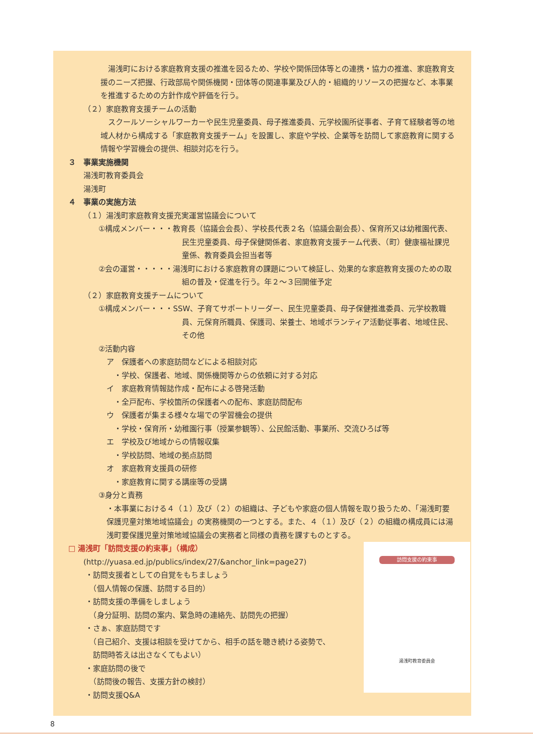湯浅町における家庭教育支援の推進を図るため、学校や関係団体等との連携・協力の推進、家庭教育支援のニーズ把握、行政部局や関係機関・団体等の関連事業及び人的・組織的リソースの把握など、本事業を推進するための方針作成や評価を行う。
（２）家庭教育支援チームの活動
　スクールソーシャルワーカーや民生児童委員、母子推進委員、元学校園所従事者、子育て経験者等の地域人材から構成する「家庭教育支援チーム」を設置し、家庭や学校、企業等を訪問して家庭教育に関する情報や学習機会の提供、相談対応を行う。
３　事業実施機関
湯浅町教育委員会
湯浅町
４　事業の実施方法
（１）湯浅町家庭教育支援充実運営協議会について
①構成メンバー・・・教育長（協議会会長）、学校長代表２名（協議会副会長）、保育所又は幼稚園代表、民生児童委員、母子保健関係者、家庭教育支援チーム代表、（町）健康福祉課児童係、教育委員会担当者等
②会の運営・・・・・湯浅町における家庭教育の課題について検証し、効果的な家庭教育支援のための取組の普及・促進を行う。年２～３回開催予定
（２）家庭教育支援チームについて
①構成メンバー・・・SSW、子育てサポートリーダー、民生児童委員、母子保健推進委員、元学校教職員、元保育所職員、保護司、栄養士、地域ボランティア活動従事者、地域住民、その他
②活動内容
ア　保護者への家庭訪問などによる相談対応
　・学校、保護者、地域、関係機関等からの依頼に対する対応
イ　家庭教育情報誌作成・配布による啓発活動
　・全戸配布、学校箇所の保護者への配布、家庭訪問配布
ウ　保護者が集まる様々な場での学習機会の提供
　・学校・保育所・幼稚園行事（授業参観等）、公民館活動、事業所、交流ひろば等
エ　学校及び地域からの情報収集
　・学校訪問、地域の拠点訪問
オ　家庭教育支援員の研修
　・家庭教育に関する講座等の受講
③身分と責務
・本事業における４（１）及び（２）の組織は、子どもや家庭の個人情報を取り扱うため、「湯浅町要保護児童対策地域協議会」の実務機関の一つとする。また、４（１）及び（２）の組織の構成員には湯浅町要保護児童対策地域協議会の実務者と同様の責務を課すものとする。
訪問支援の約束事
湯浅町教育委員会
□ 湯浅町「訪問支援の約束事」（構成）
(http://yuasa.ed.jp/publics/index/27/&anchor_link=page27)
・訪問支援者としての自覚をもちましょう
　（個人情報の保護、訪問する目的）
・訪問支援の準備をしましょう
　（身分証明、訪問の案内、緊急時の連絡先、訪問先の把握）
・さぁ、家庭訪問です
　（自己紹介、支援は相談を受けてから、相手の話を聴き続ける姿勢で、
　訪問時答えは出さなくてもよい）
・家庭訪問の後で
　（訪問後の報告、支援方針の検討）
・訪問支援Q&A
8